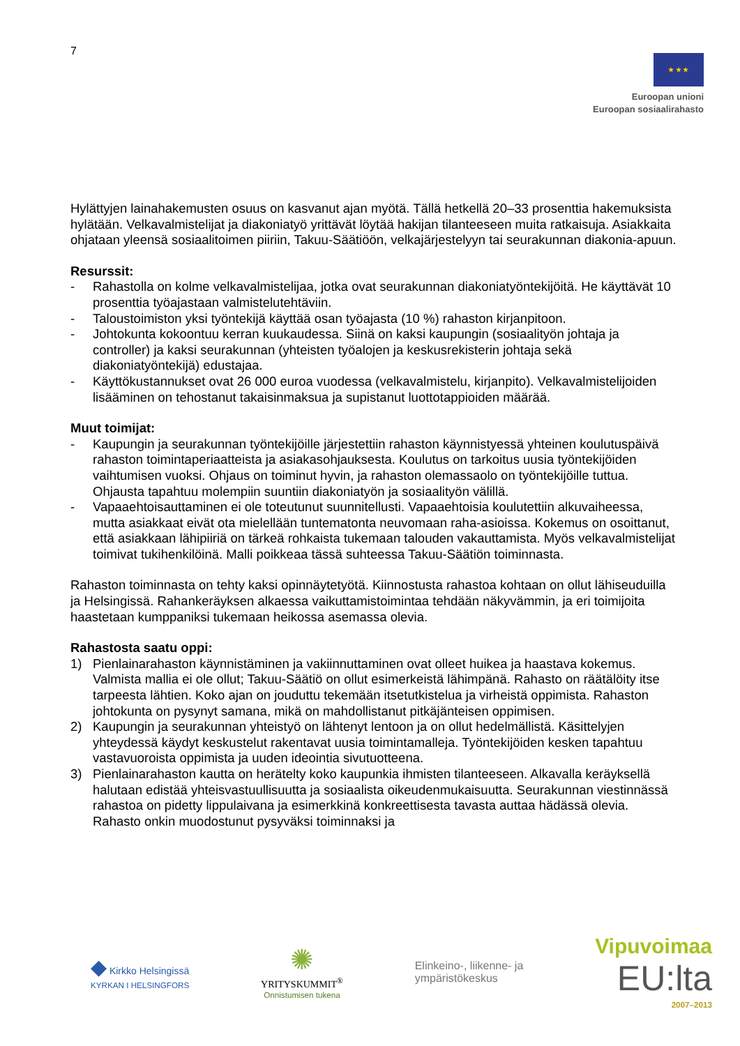7
★ ★ ★
Euroopan unioni
Euroopan sosiaalirahasto
Hylättyjen lainahakemusten osuus on kasvanut ajan myötä. Tällä hetkellä 20–33 prosenttia hakemuksista hylätään. Velkavalmistelijat ja diakoniatyö yrittävät löytää hakijan tilanteeseen muita ratkaisuja. Asiakkaita ohjataan yleensä sosiaalitoimen piiriin, Takuu-Säätiöön, velkajärjestelyyn tai seurakunnan diakonia-apuun.
Resurssit:
- Rahastolla on kolme velkavalmistelijaa, jotka ovat seurakunnan diakoniatyöntekijöitä. He käyttävät 10 prosenttia työajastaan valmistelutehtäviin.
- Taloustoimiston yksi työntekijä käyttää osan työajasta (10 %) rahaston kirjanpitoon.
- Johtokunta kokoontuu kerran kuukaudessa. Siinä on kaksi kaupungin (sosiaalityön johtaja ja controller) ja kaksi seurakunnan (yhteisten työalojen ja keskusrekisterin johtaja sekä diakoniatyöntekijä) edustajaa.
- Käyttökustannukset ovat 26 000 euroa vuodessa (velkavalmistelu, kirjanpito). Velkavalmistelijoiden lisääminen on tehostanut takaisinmaksua ja supistanut luottotappioiden määrää.
Muut toimijat:
- Kaupungin ja seurakunnan työntekijöille järjestettiin rahaston käynnistyessä yhteinen koulutuspäivä rahaston toimintaperiaatteista ja asiakasohjauksesta. Koulutus on tarkoitus uusia työntekijöiden vaihtumisen vuoksi. Ohjaus on toiminut hyvin, ja rahaston olemassaolo on työntekijöille tuttua. Ohjausta tapahtuu molempiin suuntiin diakoniatyön ja sosiaalityön välillä.
- Vapaaehtoisauttaminen ei ole toteutunut suunnitellusti. Vapaaehtoisia koulutettiin alkuvaiheessa, mutta asiakkaat eivät ota mielellään tuntematonta neuvomaan raha-asioissa. Kokemus on osoittanut, että asiakkaan lähipiiriä on tärkeä rohkaista tukemaan talouden vakauttamista. Myös velkavalmistelijat toimivat tukihenkilöinä. Malli poikkeaa tässä suhteessa Takuu-Säätiön toiminnasta.
Rahaston toiminnasta on tehty kaksi opinnäytetyötä. Kiinnostusta rahastoa kohtaan on ollut lähiseuduilla ja Helsingissä. Rahankeräyksen alkaessa vaikuttamistoimintaa tehdään näkyvämmin, ja eri toimijoita haastetaan kumppaniksi tukemaan heikossa asemassa olevia.
Rahastosta saatu oppi:
1) Pienlainarahaston käynnistäminen ja vakiinnuttaminen ovat olleet huikea ja haastava kokemus. Valmista mallia ei ole ollut; Takuu-Säätiö on ollut esimerkeistä lähimpänä. Rahasto on räätälöity itse tarpeesta lähtien. Koko ajan on jouduttu tekemään itsetutkistelua ja virheistä oppimista. Rahaston johtokunta on pysynyt samana, mikä on mahdollistanut pitkäjänteisen oppimisen.
2) Kaupungin ja seurakunnan yhteistyö on lähtenyt lentoon ja on ollut hedelmällistä. Käsittelyjen yhteydessä käydyt keskustelut rakentavat uusia toimintamalleja. Työntekijöiden kesken tapahtuu vastavuoroista oppimista ja uuden ideointia sivutuotteena.
3) Pienlainarahaston kautta on herätelty koko kaupunkia ihmisten tilanteeseen. Alkavalla keräyksellä halutaan edistää yhteisvastuullisuutta ja sosiaalista oikeudenmukaisuutta. Seurakunnan viestinnässä rahastoa on pidetty lippulaivana ja esimerkkinä konkreettisesta tavasta auttaa hädässä olevia. Rahasto onkin muodostunut pysyväksi toiminnaksi ja
◆ Kirkko Helsingissä
KYRKAN I HELSINGFORS
✺
YRITYSKUMMIT<sup>®</sup>
Onnistumisen tukena
Elinkeino-, liikenne- ja
ympäristökeskus
Vipuvoimaa
EU:lta
2007–2013